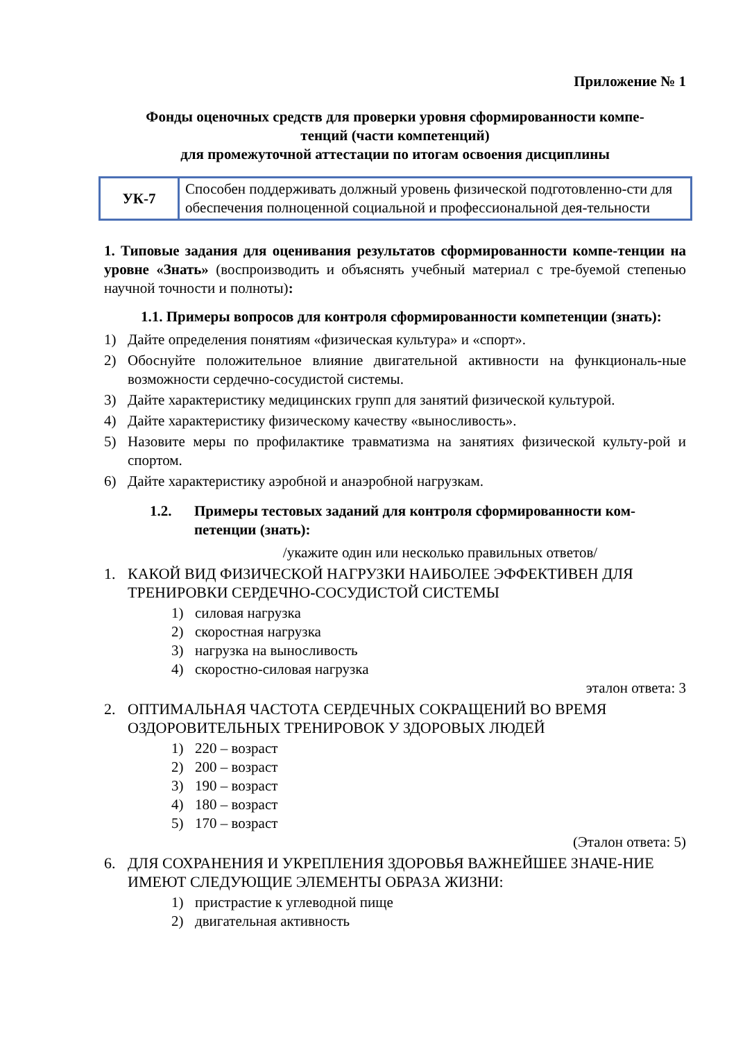Приложение № 1
Фонды оценочных средств для проверки уровня сформированности компе-
тенций (части компетенций)
для промежуточной аттестации по итогам освоения дисциплины
| УК-7 | Способен поддерживать должный уровень физической подготовленно-сти для обеспечения полноценной социальной и профессиональной дея-тельности |
1. Типовые задания для оценивания результатов сформированности компе-тенции на уровне «Знать» (воспроизводить и объяснять учебный материал с тре-буемой степенью научной точности и полноты):
1.1. Примеры вопросов для контроля сформированности компетенции (знать):
1) Дайте определения понятиям «физическая культура» и «спорт».
2) Обоснуйте положительное влияние двигательной активности на функциональ-ные возможности сердечно-сосудистой системы.
3) Дайте характеристику медицинских групп для занятий физической культурой.
4) Дайте характеристику физическому качеству «выносливость».
5) Назовите меры по профилактике травматизма на занятиях физической культу-рой и спортом.
6) Дайте характеристику аэробной и анаэробной нагрузкам.
1.2. Примеры тестовых заданий для контроля сформированности ком-петенции (знать):
/укажите один или несколько правильных ответов/
1. КАКОЙ ВИД ФИЗИЧЕСКОЙ НАГРУЗКИ НАИБОЛЕЕ ЭФФЕКТИВЕН ДЛЯ ТРЕНИРОВКИ СЕРДЕЧНО-СОСУДИСТОЙ СИСТЕМЫ
1) силовая нагрузка
2) скоростная нагрузка
3) нагрузка на выносливость
4) скоростно-силовая нагрузка
эталон ответа: 3
2. ОПТИМАЛЬНАЯ ЧАСТОТА СЕРДЕЧНЫХ СОКРАЩЕНИЙ ВО ВРЕМЯ ОЗДОРОВИТЕЛЬНЫХ ТРЕНИРОВОК У ЗДОРОВЫХ ЛЮДЕЙ
1) 220 – возраст
2) 200 – возраст
3) 190 – возраст
4) 180 – возраст
5) 170 – возраст
(Эталон ответа: 5)
6. ДЛЯ СОХРАНЕНИЯ И УКРЕПЛЕНИЯ ЗДОРОВЬЯ ВАЖНЕЙШЕЕ ЗНАЧЕ-НИЕ ИМЕЮТ СЛЕДУЮЩИЕ ЭЛЕМЕНТЫ ОБРАЗА ЖИЗНИ:
1) пристрастие к углеводной пище
2) двигательная активность